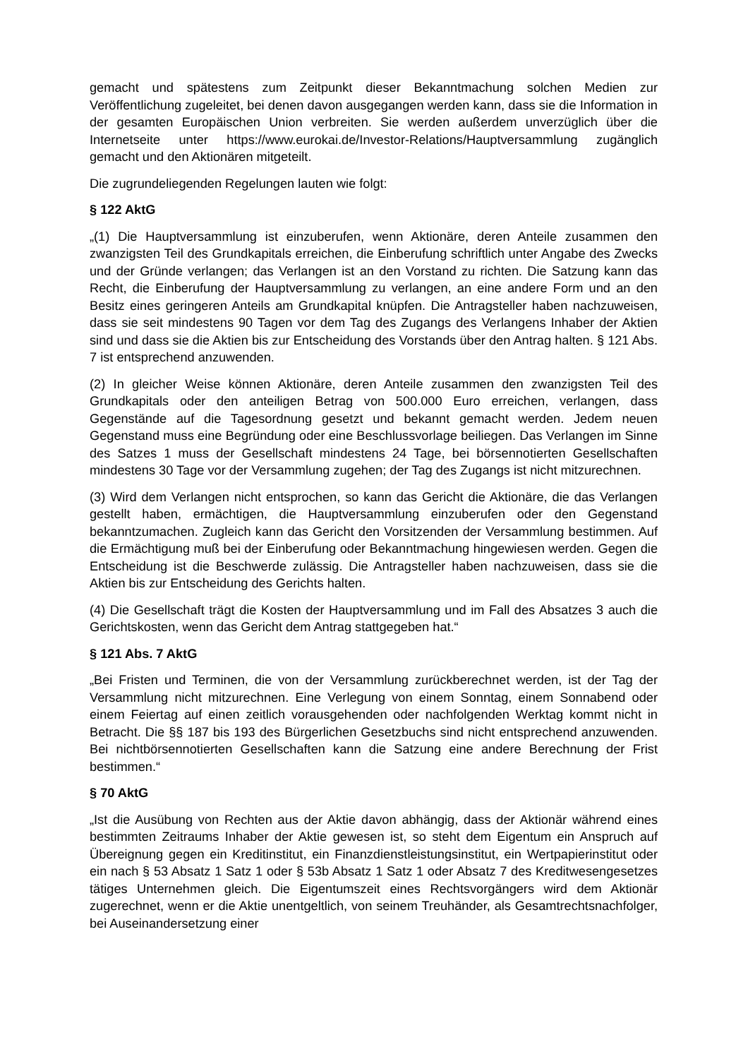gemacht und spätestens zum Zeitpunkt dieser Bekanntmachung solchen Medien zur Veröffentlichung zugeleitet, bei denen davon ausgegangen werden kann, dass sie die Information in der gesamten Europäischen Union verbreiten. Sie werden außerdem unverzüglich über die Internetseite unter https://www.eurokai.de/Investor-Relations/Hauptversammlung zugänglich gemacht und den Aktionären mitgeteilt.
Die zugrundeliegenden Regelungen lauten wie folgt:
§ 122 AktG
„(1) Die Hauptversammlung ist einzuberufen, wenn Aktionäre, deren Anteile zusammen den zwanzigsten Teil des Grundkapitals erreichen, die Einberufung schriftlich unter Angabe des Zwecks und der Gründe verlangen; das Verlangen ist an den Vorstand zu richten. Die Satzung kann das Recht, die Einberufung der Hauptversammlung zu verlangen, an eine andere Form und an den Besitz eines geringeren Anteils am Grundkapital knüpfen. Die Antragsteller haben nachzuweisen, dass sie seit mindestens 90 Tagen vor dem Tag des Zugangs des Verlangens Inhaber der Aktien sind und dass sie die Aktien bis zur Entscheidung des Vorstands über den Antrag halten. § 121 Abs. 7 ist entsprechend anzuwenden.
(2) In gleicher Weise können Aktionäre, deren Anteile zusammen den zwanzigsten Teil des Grundkapitals oder den anteiligen Betrag von 500.000 Euro erreichen, verlangen, dass Gegenstände auf die Tagesordnung gesetzt und bekannt gemacht werden. Jedem neuen Gegenstand muss eine Begründung oder eine Beschlussvorlage beiliegen. Das Verlangen im Sinne des Satzes 1 muss der Gesellschaft mindestens 24 Tage, bei börsennotierten Gesellschaften mindestens 30 Tage vor der Versammlung zugehen; der Tag des Zugangs ist nicht mitzurechnen.
(3) Wird dem Verlangen nicht entsprochen, so kann das Gericht die Aktionäre, die das Verlangen gestellt haben, ermächtigen, die Hauptversammlung einzuberufen oder den Gegenstand bekanntzumachen. Zugleich kann das Gericht den Vorsitzenden der Versammlung bestimmen. Auf die Ermächtigung muß bei der Einberufung oder Bekanntmachung hingewiesen werden. Gegen die Entscheidung ist die Beschwerde zulässig. Die Antragsteller haben nachzuweisen, dass sie die Aktien bis zur Entscheidung des Gerichts halten.
(4) Die Gesellschaft trägt die Kosten der Hauptversammlung und im Fall des Absatzes 3 auch die Gerichtskosten, wenn das Gericht dem Antrag stattgegeben hat.“
§ 121 Abs. 7 AktG
„Bei Fristen und Terminen, die von der Versammlung zurückberechnet werden, ist der Tag der Versammlung nicht mitzurechnen. Eine Verlegung von einem Sonntag, einem Sonnabend oder einem Feiertag auf einen zeitlich vorausgehenden oder nachfolgenden Werktag kommt nicht in Betracht. Die §§ 187 bis 193 des Bürgerlichen Gesetzbuchs sind nicht entsprechend anzuwenden. Bei nichtbörsennotierten Gesellschaften kann die Satzung eine andere Berechnung der Frist bestimmen.“
§ 70 AktG
„Ist die Ausübung von Rechten aus der Aktie davon abhängig, dass der Aktionär während eines bestimmten Zeitraums Inhaber der Aktie gewesen ist, so steht dem Eigentum ein Anspruch auf Übereignung gegen ein Kreditinstitut, ein Finanzdienstleistungsinstitut, ein Wertpapierinstitut oder ein nach § 53 Absatz 1 Satz 1 oder § 53b Absatz 1 Satz 1 oder Absatz 7 des Kreditwesengesetzes tätiges Unternehmen gleich. Die Eigentumszeit eines Rechtsvorgängers wird dem Aktionär zugerechnet, wenn er die Aktie unentgeltlich, von seinem Treuhänder, als Gesamtrechtsnachfolger, bei Auseinandersetzung einer